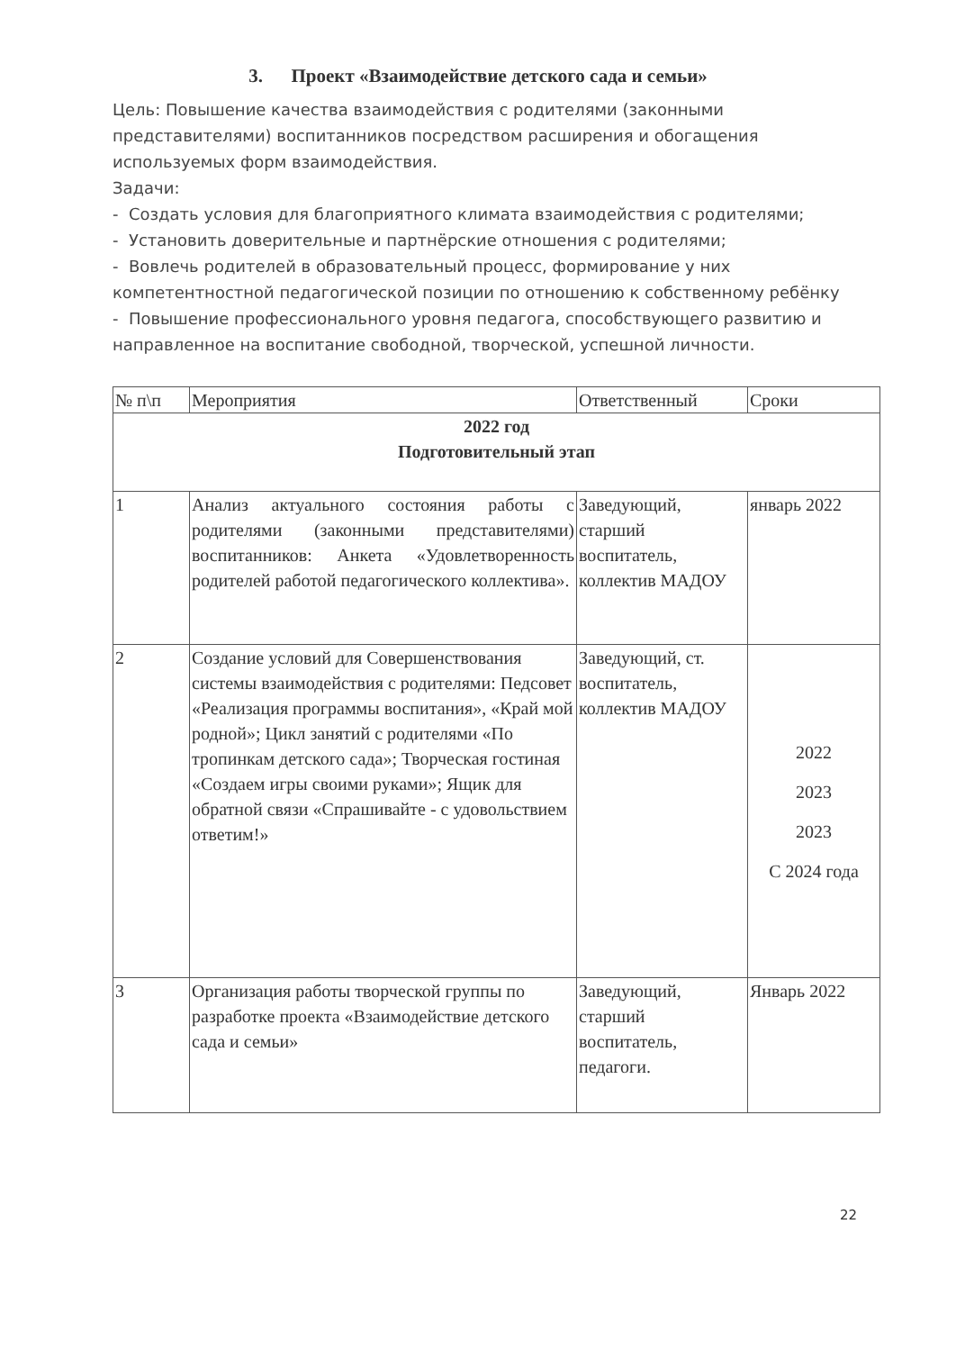3. Проект «Взаимодействие детского сада и семьи»
Цель: Повышение качества взаимодействия с родителями (законными представителями) воспитанников посредством расширения и обогащения используемых форм взаимодействия.
Задачи:
- Создать условия для благоприятного климата взаимодействия с родителями;
- Установить доверительные и партнёрские отношения с родителями;
- Вовлечь родителей в образовательный процесс, формирование у них компетентностной педагогической позиции по отношению к собственному ребёнку
- Повышение профессионального уровня педагога, способствующего развитию и направленное на воспитание свободной, творческой, успешной личности.
| № п\п | Мероприятия | Ответственный | Сроки |
| --- | --- | --- | --- |
| 2022 год Подготовительный этап | | | |
| 1 | Анализ актуального состояния работы с родителями (законными представителями) воспитанников: Анкета «Удовлетворенность родителей работой педагогического коллектива». | Заведующий, старший воспитатель, коллектив МАДОУ | январь 2022 |
| 2 | Создание условий для Совершенствования системы взаимодействия с родителями: Педсовет «Реализация программы воспитания», «Край мой родной»; Цикл занятий с родителями «По тропинкам детского сада»; Творческая гостиная «Создаем игры своими руками»; Ящик для обратной связи «Спрашивайте - с удовольствием ответим!» | Заведующий, ст. воспитатель, коллектив МАДОУ | 2022 2023 2023 С 2024 года |
| 3 | Организация работы творческой группы по разработке проекта «Взаимодействие детского сада и семьи» | Заведующий, старший воспитатель, педагоги. | Январь 2022 |
22